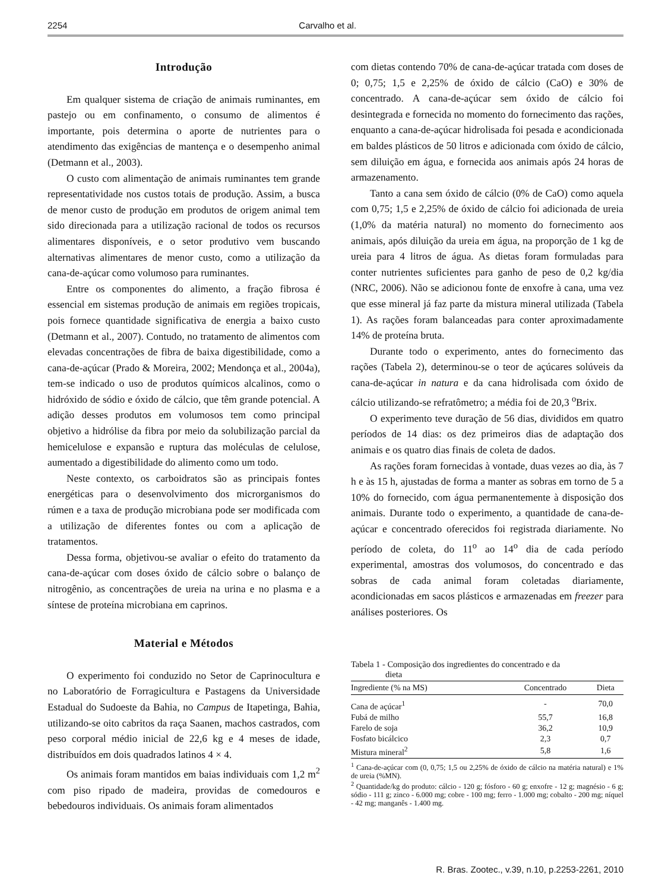2254 Carvalho et al.
Introdução
Em qualquer sistema de criação de animais ruminantes, em pastejo ou em confinamento, o consumo de alimentos é importante, pois determina o aporte de nutrientes para o atendimento das exigências de mantença e o desempenho animal (Detmann et al., 2003).
O custo com alimentação de animais ruminantes tem grande representatividade nos custos totais de produção. Assim, a busca de menor custo de produção em produtos de origem animal tem sido direcionada para a utilização racional de todos os recursos alimentares disponíveis, e o setor produtivo vem buscando alternativas alimentares de menor custo, como a utilização da cana-de-açúcar como volumoso para ruminantes.
Entre os componentes do alimento, a fração fibrosa é essencial em sistemas produção de animais em regiões tropicais, pois fornece quantidade significativa de energia a baixo custo (Detmann et al., 2007). Contudo, no tratamento de alimentos com elevadas concentrações de fibra de baixa digestibilidade, como a cana-de-açúcar (Prado & Moreira, 2002; Mendonça et al., 2004a), tem-se indicado o uso de produtos químicos alcalinos, como o hidróxido de sódio e óxido de cálcio, que têm grande potencial. A adição desses produtos em volumosos tem como principal objetivo a hidrólise da fibra por meio da solubilização parcial da hemicelulose e expansão e ruptura das moléculas de celulose, aumentado a digestibilidade do alimento como um todo.
Neste contexto, os carboidratos são as principais fontes energéticas para o desenvolvimento dos microrganismos do rúmen e a taxa de produção microbiana pode ser modificada com a utilização de diferentes fontes ou com a aplicação de tratamentos.
Dessa forma, objetivou-se avaliar o efeito do tratamento da cana-de-açúcar com doses óxido de cálcio sobre o balanço de nitrogênio, as concentrações de ureia na urina e no plasma e a síntese de proteína microbiana em caprinos.
Material e Métodos
O experimento foi conduzido no Setor de Caprinocultura e no Laboratório de Forragicultura e Pastagens da Universidade Estadual do Sudoeste da Bahia, no Campus de Itapetinga, Bahia, utilizando-se oito cabritos da raça Saanen, machos castrados, com peso corporal médio inicial de 22,6 kg e 4 meses de idade, distribuídos em dois quadrados latinos 4 × 4.
Os animais foram mantidos em baias individuais com 1,2 m<sup>2</sup> com piso ripado de madeira, providas de comedouros e bebedouros individuais. Os animais foram alimentados
com dietas contendo 70% de cana-de-açúcar tratada com doses de 0; 0,75; 1,5 e 2,25% de óxido de cálcio (CaO) e 30% de concentrado. A cana-de-açúcar sem óxido de cálcio foi desintegrada e fornecida no momento do fornecimento das rações, enquanto a cana-de-açúcar hidrolisada foi pesada e acondicionada em baldes plásticos de 50 litros e adicionada com óxido de cálcio, sem diluição em água, e fornecida aos animais após 24 horas de armazenamento.
Tanto a cana sem óxido de cálcio (0% de CaO) como aquela com 0,75; 1,5 e 2,25% de óxido de cálcio foi adicionada de ureia (1,0% da matéria natural) no momento do fornecimento aos animais, após diluição da ureia em água, na proporção de 1 kg de ureia para 4 litros de água. As dietas foram formuladas para conter nutrientes suficientes para ganho de peso de 0,2 kg/dia (NRC, 2006). Não se adicionou fonte de enxofre à cana, uma vez que esse mineral já faz parte da mistura mineral utilizada (Tabela 1). As rações foram balanceadas para conter aproximadamente 14% de proteína bruta.
Durante todo o experimento, antes do fornecimento das rações (Tabela 2), determinou-se o teor de açúcares solúveis da cana-de-açúcar in natura e da cana hidrolisada com óxido de cálcio utilizando-se refratômetro; a média foi de 20,3 <sup>o</sup>Brix.
O experimento teve duração de 56 dias, divididos em quatro períodos de 14 dias: os dez primeiros dias de adaptação dos animais e os quatro dias finais de coleta de dados.
As rações foram fornecidas à vontade, duas vezes ao dia, às 7 h e às 15 h, ajustadas de forma a manter as sobras em torno de 5 a 10% do fornecido, com água permanentemente à disposição dos animais. Durante todo o experimento, a quantidade de cana-de-açúcar e concentrado oferecidos foi registrada diariamente. No período de coleta, do 11<sup>o</sup> ao 14<sup>o</sup> dia de cada período experimental, amostras dos volumosos, do concentrado e das sobras de cada animal foram coletadas diariamente, acondicionadas em sacos plásticos e armazenadas em freezer para análises posteriores. Os
Tabela 1 - Composição dos ingredientes do concentrado e da
dieta
| Ingrediente (% na MS) | Concentrado | Dieta |
| --- | --- | --- |
| Cana de açúcar<sup>1</sup> | - | 70,0 |
| Fubá de milho | 55,7 | 16,8 |
| Farelo de soja | 36,2 | 10,9 |
| Fosfato bicálcico | 2,3 | 0,7 |
| Mistura mineral<sup>2</sup> | 5,8 | 1,6 |
<sup>1</sup> Cana-de-açúcar com (0, 0,75; 1,5 ou 2,25% de óxido de cálcio na matéria natural) e 1% de ureia (%MN).
<sup>2</sup> Quantidade/kg do produto: cálcio - 120 g; fósforo - 60 g; enxofre - 12 g; magnésio - 6 g; sódio - 111 g; zinco - 6.000 mg; cobre - 100 mg; ferro - 1.000 mg; cobalto - 200 mg; níquel - 42 mg; manganês - 1.400 mg.
R. Bras. Zootec., v.39, n.10, p.2253-2261, 2010